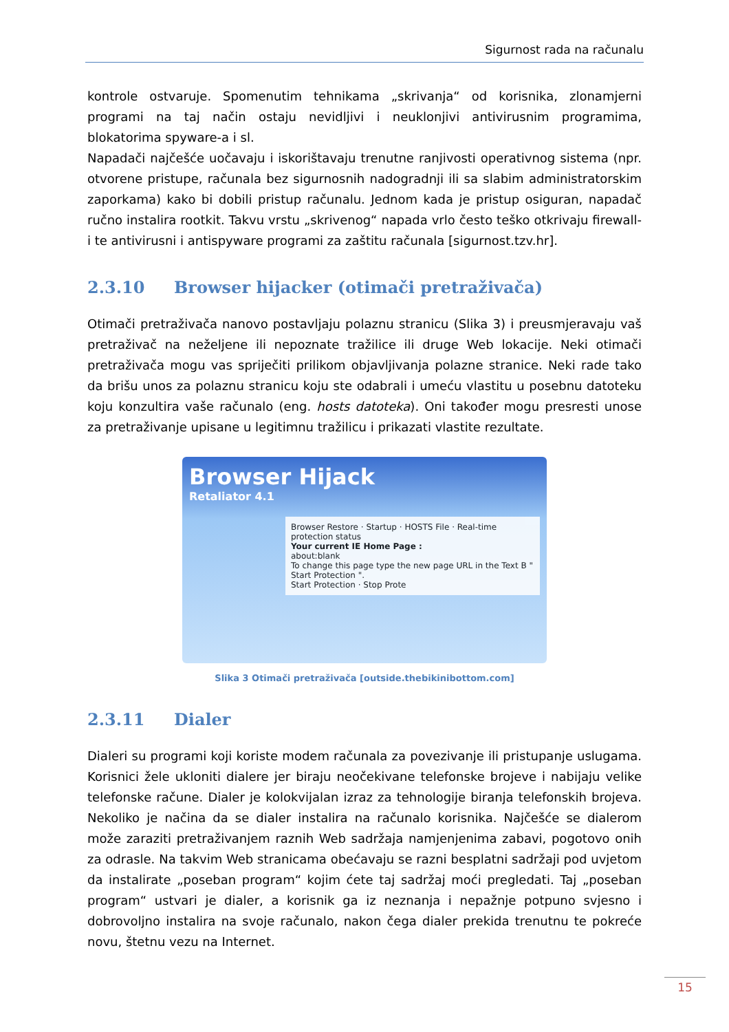Sigurnost rada na računalu
kontrole ostvaruje. Spomenutim tehnikama „skrivanja“ od korisnika, zlonamjerni programi na taj način ostaju nevidljivi i neuklonjivi antivirusnim programima, blokatorima spyware-a i sl.
Napadači najčešće uočavaju i iskorištavaju trenutne ranjivosti operativnog sistema (npr. otvorene pristupe, računala bez sigurnosnih nadogradnji ili sa slabim administratorskim zaporkama) kako bi dobili pristup računalu. Jednom kada je pristup osiguran, napadač ručno instalira rootkit. Takvu vrstu „skrivenog“ napada vrlo često teško otkrivaju firewall-i te antivirusni i antispyware programi za zaštitu računala [sigurnost.tzv.hr].
2.3.10 Browser hijacker (otimači pretraživača)
Otimači pretraživača nanovo postavljaju polaznu stranicu (Slika 3) i preusmjeravaju vaš pretraživač na neželjene ili nepoznate tražilice ili druge Web lokacije. Neki otimači pretraživača mogu vas spriječiti prilikom objavljivanja polazne stranice. Neki rade tako da brišu unos za polaznu stranicu koju ste odabrali i umeću vlastitu u posebnu datoteku koju konzultira vaše računalo (eng. hosts datoteka). Oni također mogu presresti unose za pretraživanje upisane u legitimnu tražilicu i prikazati vlastite rezultate.
Browser Hijack
Retaliator 4.1
Browser Restore · Startup · HOSTS File · Real-time protection status
Your current IE Home Page :
about:blank
To change this page type the new page URL in the Text B " Start Protection ".
Start Protection · Stop Prote
Slika 3 Otimači pretraživača [outside.thebikinibottom.com]
2.3.11 Dialer
Dialeri su programi koji koriste modem računala za povezivanje ili pristupanje uslugama. Korisnici žele ukloniti dialere jer biraju neočekivane telefonske brojeve i nabijaju velike telefonske račune. Dialer je kolokvijalan izraz za tehnologije biranja telefonskih brojeva. Nekoliko je načina da se dialer instalira na računalo korisnika. Najčešće se dialerom može zaraziti pretraživanjem raznih Web sadržaja namjenjenima zabavi, pogotovo onih za odrasle. Na takvim Web stranicama obećavaju se razni besplatni sadržaji pod uvjetom da instalirate „poseban program“ kojim ćete taj sadržaj moći pregledati. Taj „poseban program“ ustvari je dialer, a korisnik ga iz neznanja i nepažnje potpuno svjesno i dobrovoljno instalira na svoje računalo, nakon čega dialer prekida trenutnu te pokreće novu, štetnu vezu na Internet.
15